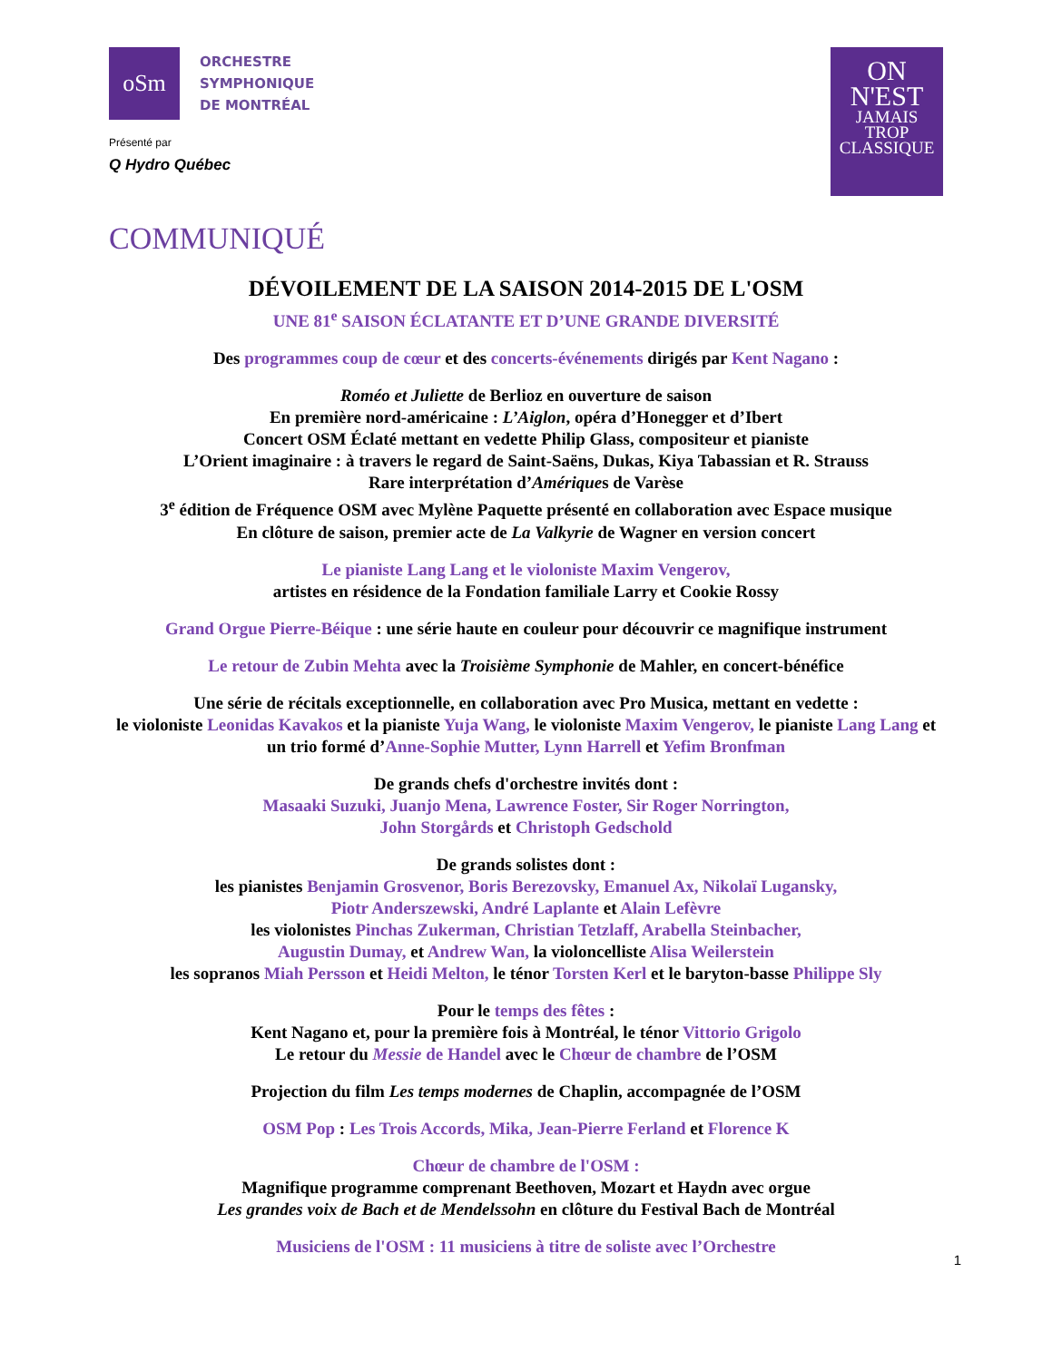oSm
ORCHESTRE
SYMPHONIQUE
DE MONTRÉAL
Présenté par
Q Hydro Québec
ON
N'EST
JAMAIS
TROP
CLASSIQUE
COMMUNIQUÉ
DÉVOILEMENT DE LA SAISON 2014-2015 DE L'OSM
UNE 81<sup>e</sup> SAISON ÉCLATANTE ET D’UNE GRANDE DIVERSITÉ
Des programmes coup de cœur et des concerts-événements dirigés par Kent Nagano :
Roméo et Juliette de Berlioz en ouverture de saison
En première nord-américaine : L’Aiglon, opéra d’Honegger et d’Ibert
Concert OSM Éclaté mettant en vedette Philip Glass, compositeur et pianiste
L’Orient imaginaire : à travers le regard de Saint-Saëns, Dukas, Kiya Tabassian et R. Strauss
Rare interprétation d’Amériques de Varèse
3<sup>e</sup> édition de Fréquence OSM avec Mylène Paquette présenté en collaboration avec Espace musique
En clôture de saison, premier acte de La Valkyrie de Wagner en version concert
Le pianiste Lang Lang et le violoniste Maxim Vengerov,
artistes en résidence de la Fondation familiale Larry et Cookie Rossy
Grand Orgue Pierre-Béique : une série haute en couleur pour découvrir ce magnifique instrument
Le retour de Zubin Mehta avec la Troisième Symphonie de Mahler, en concert-bénéfice
Une série de récitals exceptionnelle, en collaboration avec Pro Musica, mettant en vedette :
le violoniste Leonidas Kavakos et la pianiste Yuja Wang, le violoniste Maxim Vengerov, le pianiste Lang Lang et un trio formé d’Anne-Sophie Mutter, Lynn Harrell et Yefim Bronfman
De grands chefs d'orchestre invités dont :
Masaaki Suzuki, Juanjo Mena, Lawrence Foster, Sir Roger Norrington,
John Storgårds et Christoph Gedschold
De grands solistes dont :
les pianistes Benjamin Grosvenor, Boris Berezovsky, Emanuel Ax, Nikolaï Lugansky,
Piotr Anderszewski, André Laplante et Alain Lefèvre
les violonistes Pinchas Zukerman, Christian Tetzlaff, Arabella Steinbacher,
Augustin Dumay, et Andrew Wan, la violoncelliste Alisa Weilerstein
les sopranos Miah Persson et Heidi Melton, le ténor Torsten Kerl et le baryton-basse Philippe Sly
Pour le temps des fêtes :
Kent Nagano et, pour la première fois à Montréal, le ténor Vittorio Grigolo
Le retour du Messie de Handel avec le Chœur de chambre de l’OSM
Projection du film Les temps modernes de Chaplin, accompagnée de l’OSM
OSM Pop : Les Trois Accords, Mika, Jean-Pierre Ferland et Florence K
Chœur de chambre de l'OSM :
Magnifique programme comprenant Beethoven, Mozart et Haydn avec orgue
Les grandes voix de Bach et de Mendelssohn en clôture du Festival Bach de Montréal
Musiciens de l'OSM : 11 musiciens à titre de soliste avec l’Orchestre
1